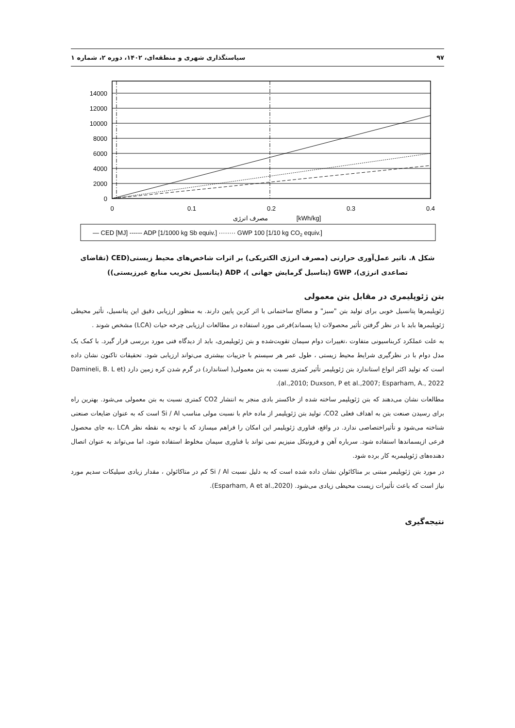۹۷ سیاستگذاری شهری و منطقه‌ای، ۱۴۰۲، دوره ۲، شماره ۱
14000
12000
10000
8000
6000
4000
2000
0
0
0.1
0.2
0.3
0.4
مصرف انرژی
[kWh/kg]
— CED [MJ] ------ ADP [1/1000 kg Sb equiv.] ········ GWP 100 [1/10 kg CO2 equiv.]
شکل ۸. تاثیر عمل‌آوری حرارتی (مصرف انرژی الکتریکی) بر اثرات شاخص‌های محیط زیستی(CED (تقاضای تصاعدی انرژی)، GWP (پتاسیل گرمایش جهانی )، ADP (پتانسیل تخریب منابع غیرزیستی))
بتن ژئوپلیمری در مقابل بتن معمولی
ژئوپلیمرها پتانسیل خوبی برای تولید بتن "سبز" و مصالح ساختمانی با اثر کربن پایین دارند. به منظور ارزیابی دقیق این پتانسیل، تأثیر محیطی ژئوپلیمرها باید با در نظر گرفتن تأثیر محصولات (یا پسماند)فرعی مورد استفاده در مطالعات ارزیابی چرخه حیات (LCA) مشخص شوند .
به علت عملکرد کربناسیونی متفاوت ،تغییرات دوام سیمان تقویت‌شده و بتن ژئوپلیمری، باید از دیدگاه فنی مورد بررسی قرار گیرد. با کمک یک مدل دوام با در نظرگیری شرایط محیط زیستی ، طول عمر هر سیستم با جزییات بیشتری می‌تواند ارزیابی شود. تحقیقات تاکنون نشان داده است که تولید اکثر انواع استاندارد بتن ژئوپلیمر تأثیر کمتری نسبت به بتن معمولی( استاندارد) در گرم شدن کره زمین دارد (Damineli, B. L et al.,2010; Duxson, P et al.,2007; Esparham, A., 2022).
مطالعات نشان می‌دهند که بتن ژئوپلیمر ساخته شده از خاکستر بادی منجر به انتشار CO2 کمتری نسبت به بتن معمولی می‌شود. بهترین راه برای رسیدن صنعت بتن به اهداف فعلی CO2، تولید بتن ژئوپلیمر از ماده خام با نسبت مولی مناسب Si / Al است که به عنوان ضایعات صنعتی شناخته می‌شود و تأثیراختصاصی ندارد. در واقع، فناوری ژئوپلیمر این امکان را فراهم میسازد که با توجه به نقطه نظر LCA ،به جای محصول فرعی ازپسماندها استفاده شود. سرباره آهن و فرونیکل منیزیم نمی تواند با فناوری سیمان مخلوط استفاده شود، اما می‌تواند به عنوان اتصال دهنده‌های ژئوپلیمربه کار برده شود.
در مورد بتن ژئوپلیمر مبتنی بر متاکائولن نشان داده شده است که به دلیل نسبت Si / Al کم در متاکائولن ، مقدار زیادی سیلیکات سدیم مورد نیاز است که باعث تأثیرات زیست محیطی زیادی می‌شود. (Esparham, A et al.,2020).
نتیجه‌گیری